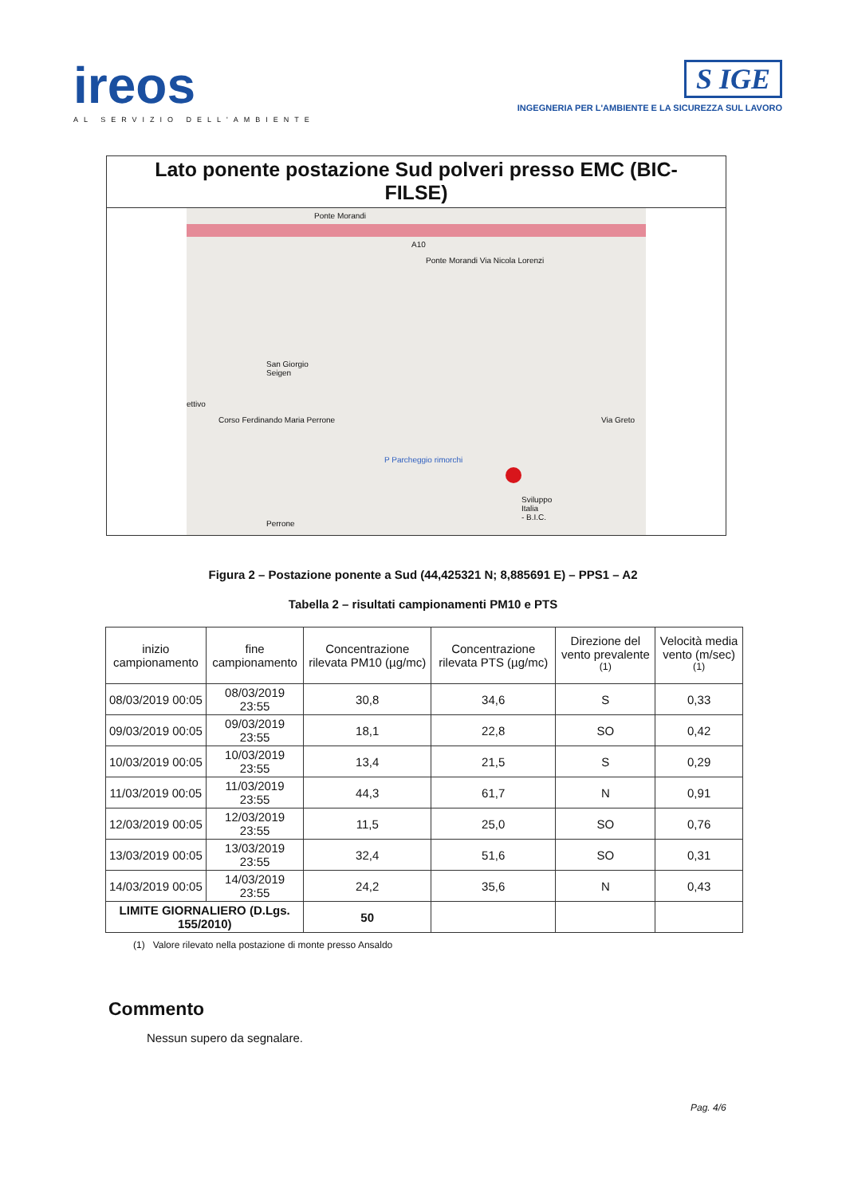ireos
AL SERVIZIO DELL'AMBIENTE
S IGE
INGEGNERIA PER L'AMBIENTE E LA SICUREZZA SUL LAVORO
Lato ponente postazione Sud polveri presso EMC (BIC-FILSE)
Ponte Morandi
A10
Ponte Morandi Via Nicola Lorenzi
San Giorgio
Seigen
Corso Ferdinando Maria Perrone
ettivo
P Parcheggio rimorchi
Sviluppo
Italia
- B.I.C.
Via Greto
Perrone
Figura 2 – Postazione ponente a Sud (44,425321 N; 8,885691 E) – PPS1 – A2
Tabella 2 – risultati campionamenti PM10 e PTS
| inizio campionamento | fine campionamento | Concentrazione rilevata PM10 (µg/mc) | Concentrazione rilevata PTS (µg/mc) | Direzione del vento prevalente <sup>(1)</sup> | Velocità media vento (m/sec) <sup>(1)</sup> |
| --- | --- | --- | --- | --- | --- |
| 08/03/2019 00:05 | 08/03/2019 23:55 | 30,8 | 34,6 | S | 0,33 |
| 09/03/2019 00:05 | 09/03/2019 23:55 | 18,1 | 22,8 | SO | 0,42 |
| 10/03/2019 00:05 | 10/03/2019 23:55 | 13,4 | 21,5 | S | 0,29 |
| 11/03/2019 00:05 | 11/03/2019 23:55 | 44,3 | 61,7 | N | 0,91 |
| 12/03/2019 00:05 | 12/03/2019 23:55 | 11,5 | 25,0 | SO | 0,76 |
| 13/03/2019 00:05 | 13/03/2019 23:55 | 32,4 | 51,6 | SO | 0,31 |
| 14/03/2019 00:05 | 14/03/2019 23:55 | 24,2 | 35,6 | N | 0,43 |
| LIMITE GIORNALIERO (D.Lgs. 155/2010) | | 50 | | | |
(1) Valore rilevato nella postazione di monte presso Ansaldo
Commento
Nessun supero da segnalare.
Pag. 4/6